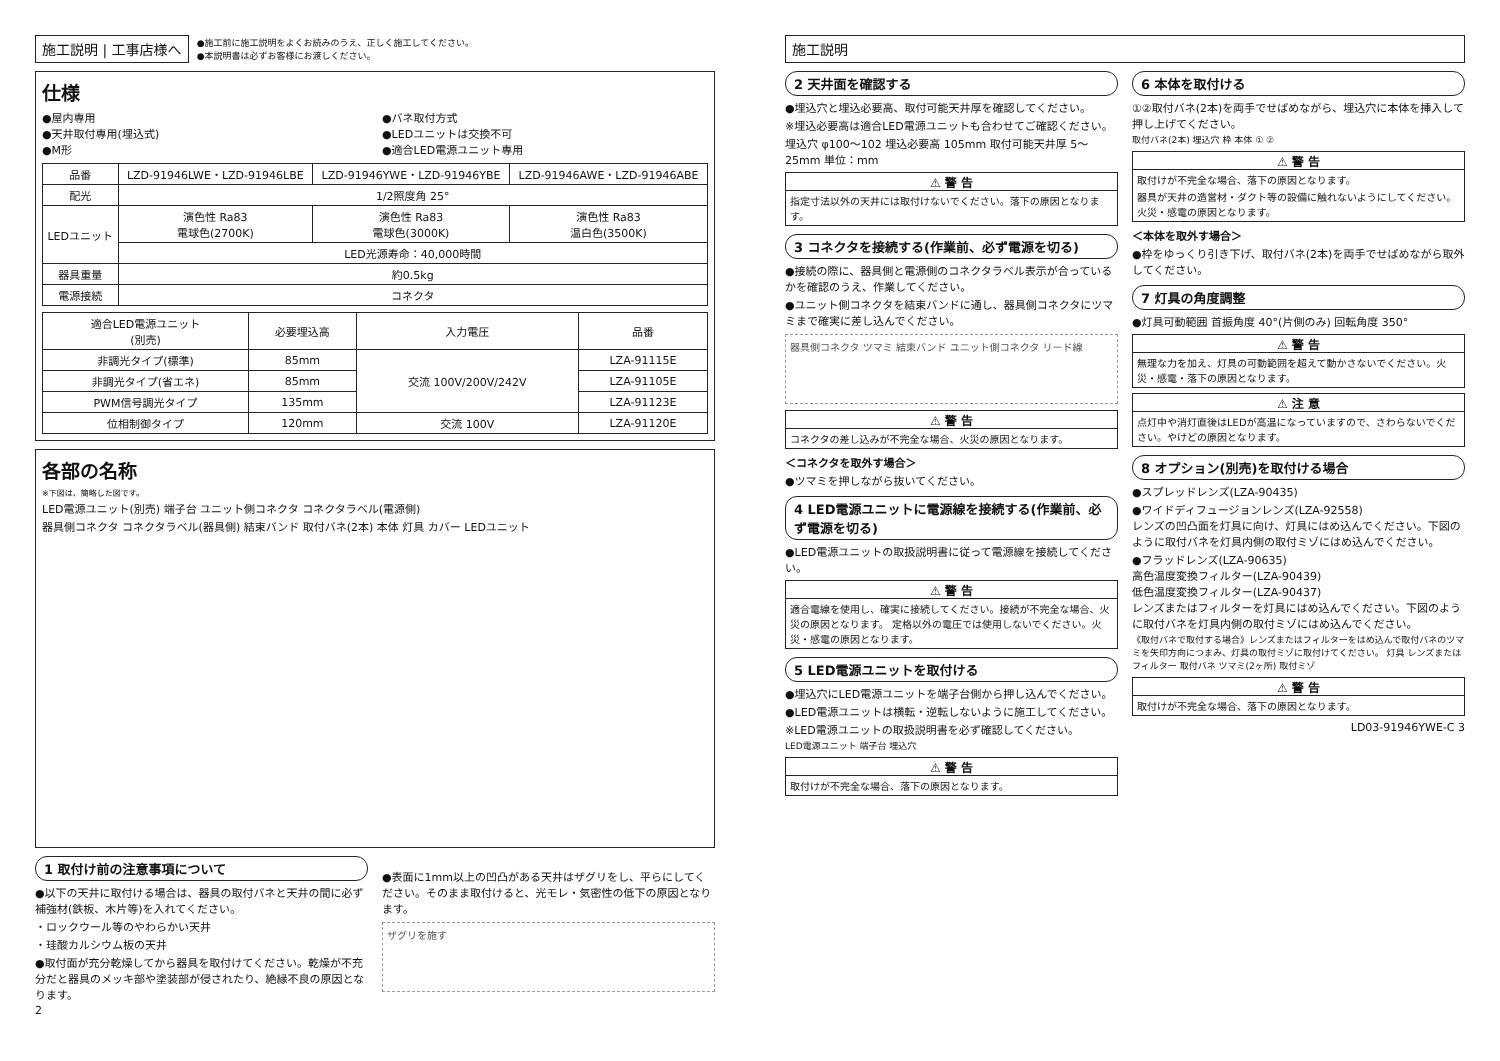施工説明 | 工事店様へ ●施工前に施工説明をよくお読みのうえ、正しく施工してください。
●本説明書は必ずお客様にお渡しください。
仕様
●屋内専用
●天井取付専用(埋込式)
●M形
●バネ取付方式
●LEDユニットは交換不可
●適合LED電源ユニット専用
| 品番 | LZD-91946LWE・LZD-91946LBE | LZD-91946YWE・LZD-91946YBE | LZD-91946AWE・LZD-91946ABE |
| --- | --- | --- | --- |
| 配光 | 1/2照度角 25° | | |
| LEDユニット | 演色性 Ra83 電球色(2700K) | 演色性 Ra83 電球色(3000K) | 演色性 Ra83 温白色(3500K) |
| | LED光源寿命：40,000時間 | | |
| 器具重量 | 約0.5kg | | |
| 電源接続 | コネクタ | | |
| 適合LED電源ユニット (別売) | 必要埋込高 | 入力電圧 | 品番 |
| --- | --- | --- | --- |
| 非調光タイプ(標準) | 85mm | 交流 100V/200V/242V | LZA-91115E |
| 非調光タイプ(省エネ) | 85mm | | LZA-91105E |
| PWM信号調光タイプ | 135mm | | LZA-91123E |
| 位相制御タイプ | 120mm | 交流 100V | LZA-91120E |
各部の名称
※下図は、簡略した図です。
LED電源ユニット(別売) 端子台 ユニット側コネクタ コネクタラベル(電源側)
器具側コネクタ コネクタラベル(器具側) 結束バンド 取付バネ(2本) 本体 灯具 カバー LEDユニット
1 取付け前の注意事項について
●以下の天井に取付ける場合は、器具の取付バネと天井の間に必ず補強材(鉄板、木片等)を入れてください。
・ロックウール等のやわらかい天井
・珪酸カルシウム板の天井
●取付面が充分乾燥してから器具を取付けてください。乾燥が不充分だと器具のメッキ部や塗装部が侵されたり、絶縁不良の原因となります。
2
●表面に1mm以上の凹凸がある天井はザグリをし、平らにしてください。そのまま取付けると、光モレ・気密性の低下の原因となります。
ザグリを施す
施工説明
2 天井面を確認する
●埋込穴と埋込必要高、取付可能天井厚を確認してください。
※埋込必要高は適合LED電源ユニットも合わせてご確認ください。
埋込穴 φ100〜102 埋込必要高 105mm 取付可能天井厚 5〜25mm 単位：mm
⚠ 警 告
指定寸法以外の天井には取付けないでください。落下の原因となります。
3 コネクタを接続する(作業前、必ず電源を切る)
●接続の際に、器具側と電源側のコネクタラベル表示が合っているかを確認のうえ、作業してください。
●ユニット側コネクタを結束バンドに通し、器具側コネクタにツマミまで確実に差し込んでください。
器具側コネクタ ツマミ 結束バンド ユニット側コネクタ リード線
⚠ 警 告
コネクタの差し込みが不完全な場合、火災の原因となります。
＜コネクタを取外す場合＞
●ツマミを押しながら抜いてください。
4 LED電源ユニットに電源線を接続する(作業前、必ず電源を切る)
●LED電源ユニットの取扱説明書に従って電源線を接続してください。
⚠ 警 告
適合電線を使用し、確実に接続してください。接続が不完全な場合、火災の原因となります。 定格以外の電圧では使用しないでください。火災・感電の原因となります。
5 LED電源ユニットを取付ける
●埋込穴にLED電源ユニットを端子台側から押し込んでください。
●LED電源ユニットは横転・逆転しないように施工してください。
※LED電源ユニットの取扱説明書を必ず確認してください。
LED電源ユニット 端子台 埋込穴
⚠ 警 告
取付けが不完全な場合、落下の原因となります。
6 本体を取付ける
①②取付バネ(2本)を両手でせばめながら、埋込穴に本体を挿入して押し上げてください。
取付バネ(2本) 埋込穴 枠 本体 ① ②
⚠ 警 告
取付けが不完全な場合、落下の原因となります。
器具が天井の造営材・ダクト等の設備に触れないようにしてください。火災・感電の原因となります。
＜本体を取外す場合＞
●枠をゆっくり引き下げ、取付バネ(2本)を両手でせばめながら取外してください。
7 灯具の角度調整
●灯具可動範囲 首振角度 40°(片側のみ) 回転角度 350°
⚠ 警 告
無理な力を加え、灯具の可動範囲を超えて動かさないでください。火災・感電・落下の原因となります。
⚠ 注 意
点灯中や消灯直後はLEDが高温になっていますので、さわらないでください。やけどの原因となります。
8 オプション(別売)を取付ける場合
●スプレッドレンズ(LZA-90435)
●ワイドディフュージョンレンズ(LZA-92558)
レンズの凹凸面を灯具に向け、灯具にはめ込んでください。下図のように取付バネを灯具内側の取付ミゾにはめ込んでください。
●フラッドレンズ(LZA-90635)
高色温度変換フィルター(LZA-90439)
低色温度変換フィルター(LZA-90437)
レンズまたはフィルターを灯具にはめ込んでください。下図のように取付バネを灯具内側の取付ミゾにはめ込んでください。
《取付バネで取付する場合》レンズまたはフィルターをはめ込んで取付バネのツマミを矢印方向につまみ、灯具の取付ミゾに取付けてください。 灯具 レンズまたはフィルター 取付バネ ツマミ(2ヶ所) 取付ミゾ
⚠ 警 告
取付けが不完全な場合、落下の原因となります。
LD03-91946YWE-C 3